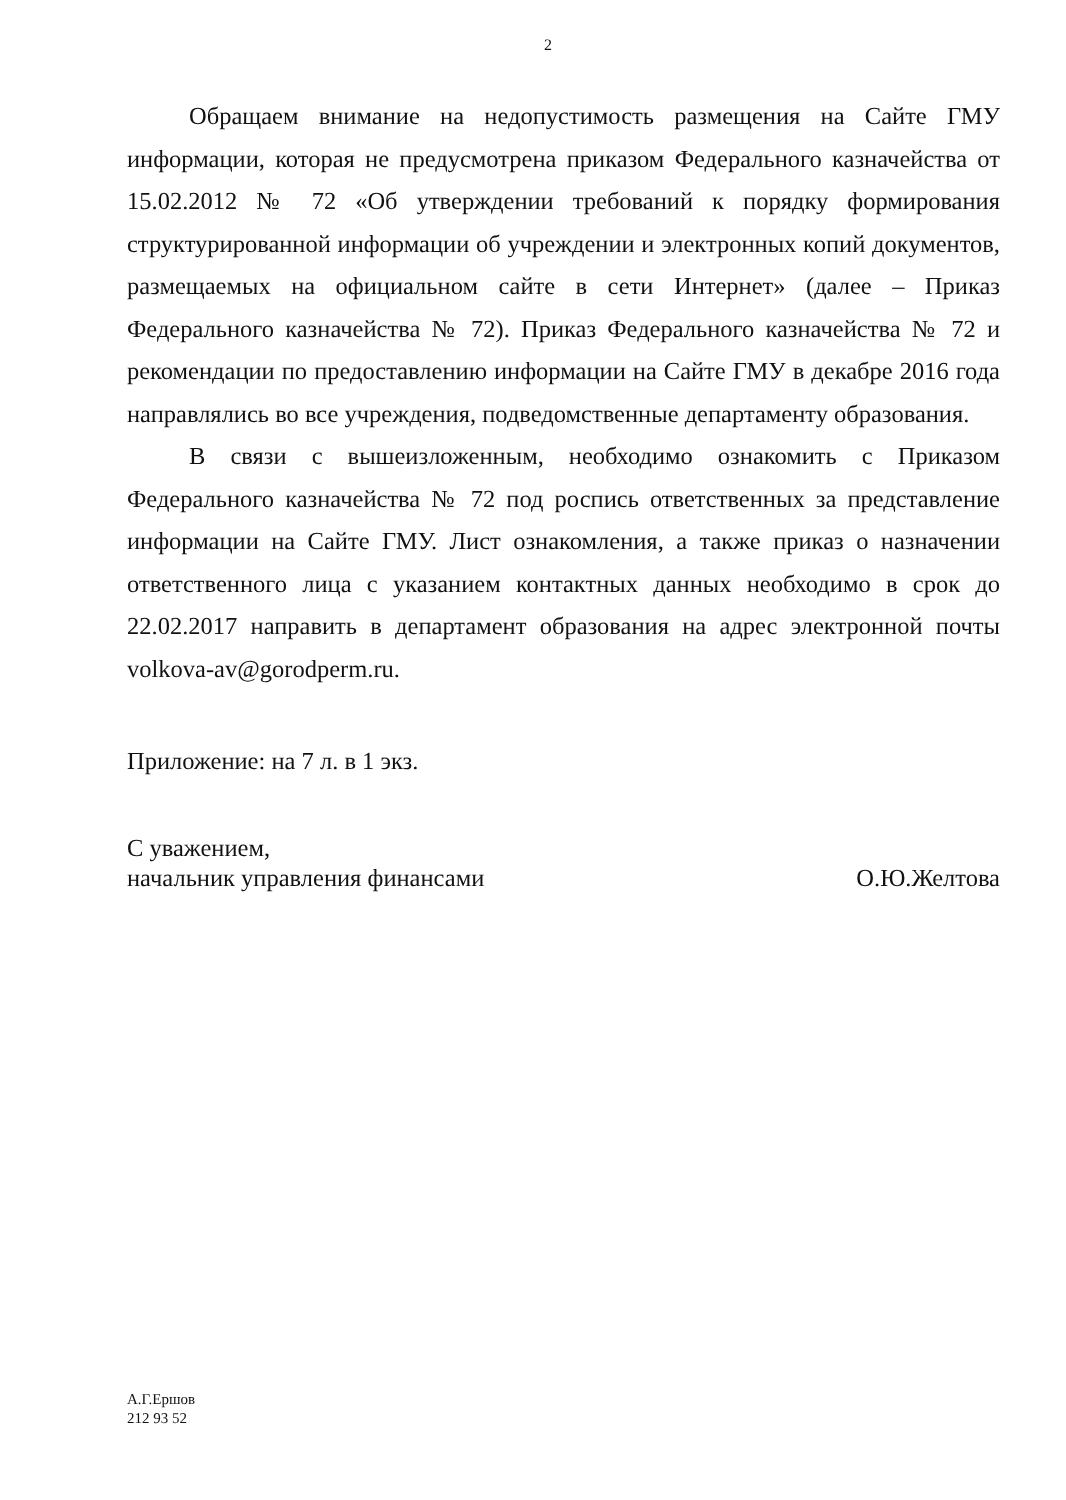2
Обращаем внимание на недопустимость размещения на Сайте ГМУ информации, которая не предусмотрена приказом Федерального казначейства от 15.02.2012 № 72 «Об утверждении требований к порядку формирования структурированной информации об учреждении и электронных копий документов, размещаемых на официальном сайте в сети Интернет» (далее – Приказ Федерального казначейства № 72). Приказ Федерального казначейства № 72 и рекомендации по предоставлению информации на Сайте ГМУ в декабре 2016 года направлялись во все учреждения, подведомственные департаменту образования.
В связи с вышеизложенным, необходимо ознакомить с Приказом Федерального казначейства № 72 под роспись ответственных за представление информации на Сайте ГМУ. Лист ознакомления, а также приказ о назначении ответственного лица с указанием контактных данных необходимо в срок до 22.02.2017 направить в департамент образования на адрес электронной почты volkova-av@gorodperm.ru.
Приложение: на 7 л. в 1 экз.
С уважением,
начальник управления финансами
О.Ю.Желтова
А.Г.Ершов
212 93 52